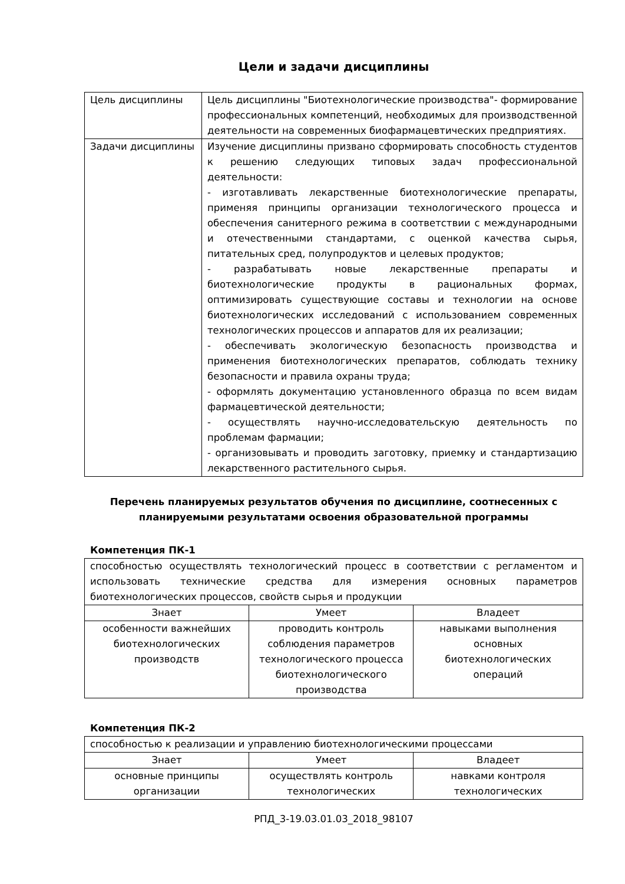Цели и задачи дисциплины
| Цель дисциплины | Цель дисциплины "Биотехнологические производства"- формирование профессиональных компетенций, необходимых для производственной деятельности на современных биофармацевтических предприятиях. |
| Задачи дисциплины | Изучение дисциплины призвано сформировать способность студентов к решению следующих типовых задач профессиональной деятельности: - изготавливать лекарственные биотехнологические препараты, применяя принципы организации технологического процесса и обеспечения санитерного режима в соответствии с международными и отечественными стандартами, с оценкой качества сырья, питательных сред, полупродуктов и целевых продуктов; - разрабатывать новые лекарственные препараты и биотехнологические продукты в рациональных формах, оптимизировать существующие составы и технологии на основе биотехнологических исследований с использованием современных технологических процессов и аппаратов для их реализации; - обеспечивать экологическую безопасность производства и применения биотехнологических препаратов, соблюдать технику безопасности и правила охраны труда; - оформлять документацию установленного образца по всем видам фармацевтической деятельности; - осуществлять научно-исследовательскую деятельность по проблемам фармации; - организовывать и проводить заготовку, приемку и стандартизацию лекарственного растительного сырья. |
Перечень планируемых результатов обучения по дисциплине, соотнесенных с планируемыми результатами освоения образовательной программы
Компетенция ПК-1
| способностью осуществлять технологический процесс в соответствии с регламентом и использовать технические средства для измерения основных параметров биотехнологических процессов, свойств сырья и продукции | | |
| Знает | Умеет | Владеет |
| особенности важнейших биотехнологических производств | проводить контроль соблюдения параметров технологического процесса биотехнологического производства | навыками выполнения основных биотехнологических операций |
Компетенция ПК-2
| способностью к реализации и управлению биотехнологическими процессами | | |
| Знает | Умеет | Владеет |
| основные принципы организации | осуществлять контроль технологических | навками контроля технологических |
РПД_3-19.03.01.03_2018_98107